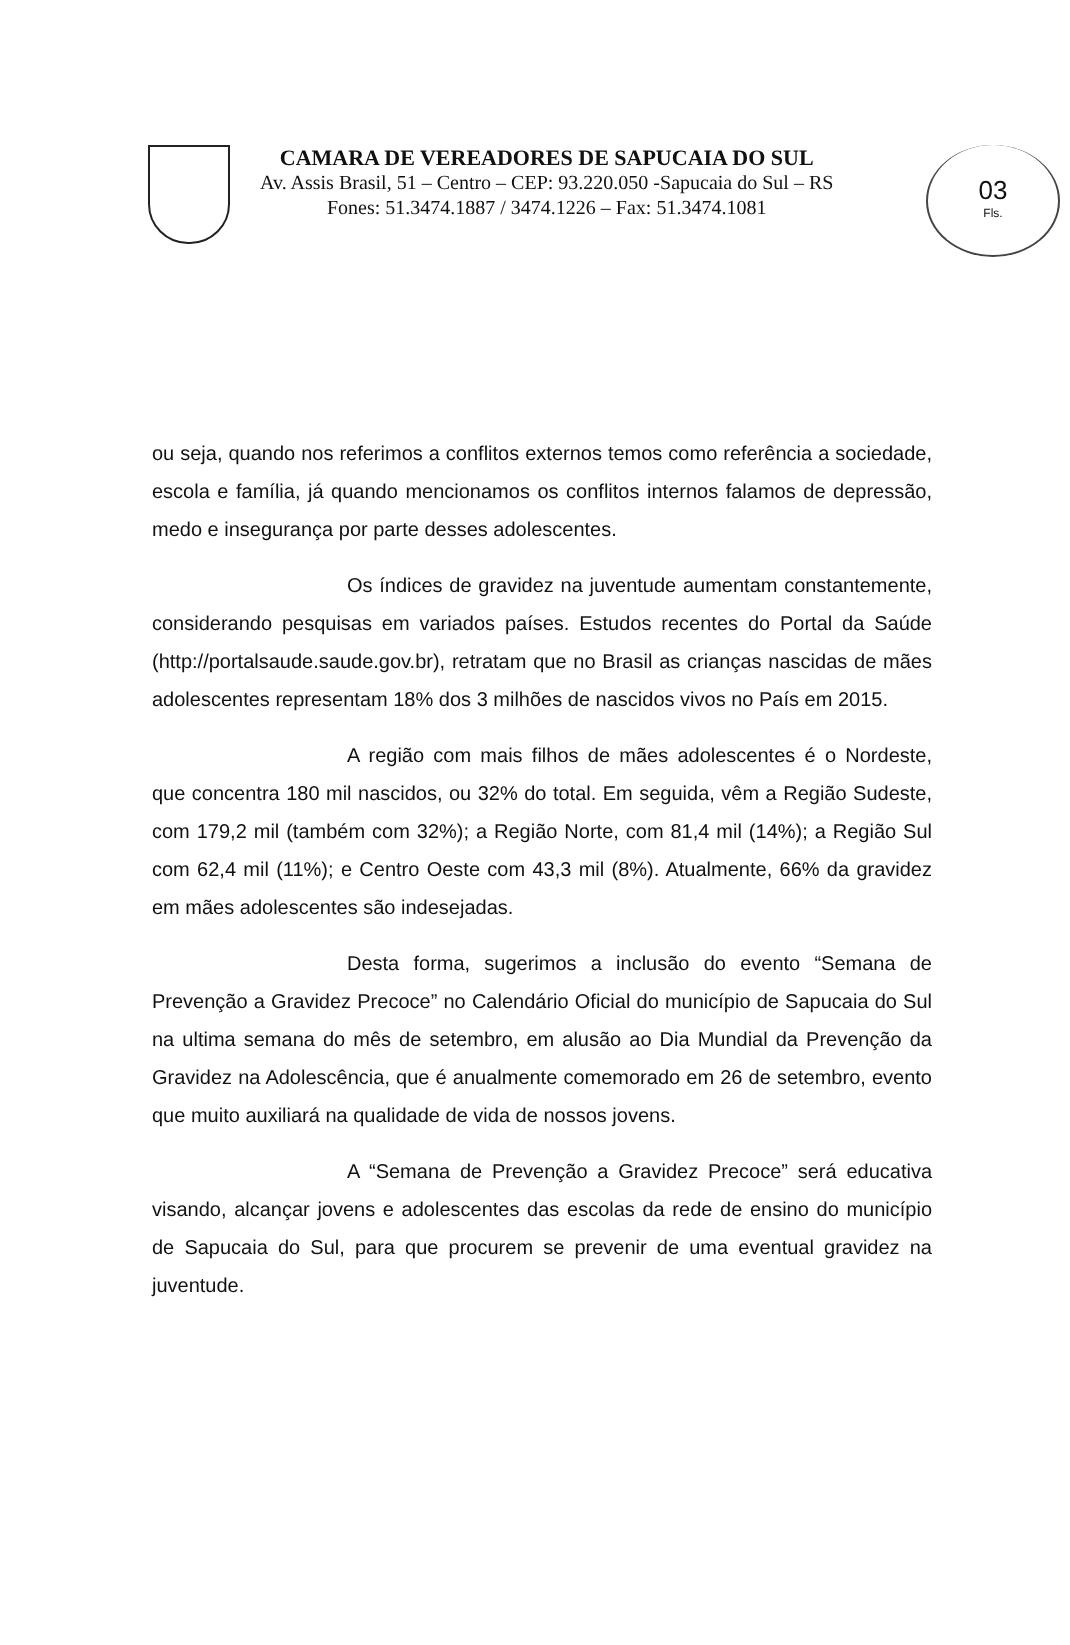03
Fls.
CAMARA DE VEREADORES DE SAPUCAIA DO SUL
Av. Assis Brasil, 51 – Centro – CEP: 93.220.050 -Sapucaia do Sul – RS
Fones: 51.3474.1887 / 3474.1226 – Fax: 51.3474.1081
ou seja, quando nos referimos a conflitos externos temos como referência a sociedade, escola e família, já quando mencionamos os conflitos internos falamos de depressão, medo e insegurança por parte desses adolescentes.
Os índices de gravidez na juventude aumentam constantemente, considerando pesquisas em variados países. Estudos recentes do Portal da Saúde (http://portalsaude.saude.gov.br), retratam que no Brasil as crianças nascidas de mães adolescentes representam 18% dos 3 milhões de nascidos vivos no País em 2015.
A região com mais filhos de mães adolescentes é o Nordeste, que concentra 180 mil nascidos, ou 32% do total. Em seguida, vêm a Região Sudeste, com 179,2 mil (também com 32%); a Região Norte, com 81,4 mil (14%); a Região Sul com 62,4 mil (11%); e Centro Oeste com 43,3 mil (8%). Atualmente, 66% da gravidez em mães adolescentes são indesejadas.
Desta forma, sugerimos a inclusão do evento “Semana de Prevenção a Gravidez Precoce” no Calendário Oficial do município de Sapucaia do Sul na ultima semana do mês de setembro, em alusão ao Dia Mundial da Prevenção da Gravidez na Adolescência, que é anualmente comemorado em 26 de setembro, evento que muito auxiliará na qualidade de vida de nossos jovens.
A “Semana de Prevenção a Gravidez Precoce” será educativa visando, alcançar jovens e adolescentes das escolas da rede de ensino do município de Sapucaia do Sul, para que procurem se prevenir de uma eventual gravidez na juventude.